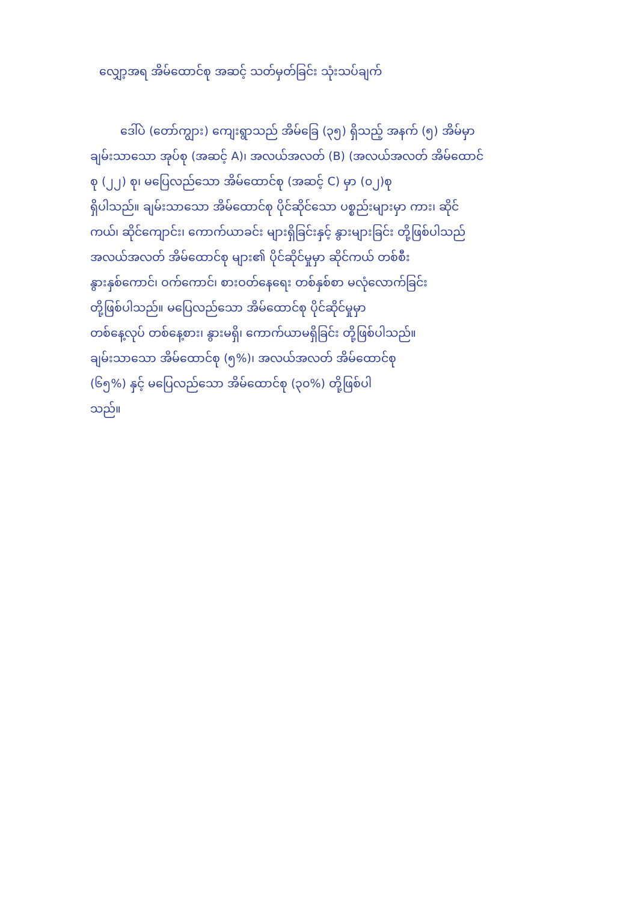လျှော့အရ အိမ်ထောင်စု အဆင့် သတ်မှတ်ခြင်း သုံးသပ်ချက်
ဒေါ်ပဲ (တော်ကျွား) ကျေးရွာသည် အိမ်ခြေ (၃၅) ရှိသည့် အနက် (၅) အိမ်မှာ
ချမ်းသာသော အုပ်စု (အဆင့် A)၊ အလယ်အလတ် (B) (အလယ်အလတ် အိမ်ထောင်
စု (၂၂) စု၊ မပြေလည်သော အိမ်ထောင်စု (အဆင့် C) မှာ (၀၂)စု
ရှိပါသည်။ ချမ်းသာသော အိမ်ထောင်စု ပိုင်ဆိုင်သော ပစ္စည်းများမှာ ကား၊ ဆိုင်
ကယ်၊ ဆိုင်ကျောင်း၊ ကောက်ယာခင်း များရှိခြင်းနှင့် နွားများခြင်း တို့ဖြစ်ပါသည်
အလယ်အလတ် အိမ်ထောင်စု များ၏ ပိုင်ဆိုင်မှုမှာ ဆိုင်ကယ် တစ်စီး
နွားနှစ်ကောင်၊ ဝက်ကောင်၊ စားဝတ်နေရေး တစ်နှစ်စာ မလုံလောက်ခြင်း
တို့ဖြစ်ပါသည်။ မပြေလည်သော အိမ်ထောင်စု ပိုင်ဆိုင်မှုမှာ
တစ်နေ့လုပ် တစ်နေ့စား၊ နွားမရှိ၊ ကောက်ယာမရှိခြင်း တို့ဖြစ်ပါသည်။
ချမ်းသာသော အိမ်ထောင်စု (၅%)၊ အလယ်အလတ် အိမ်ထောင်စု
(၆၅%) နှင့် မပြေလည်သော အိမ်ထောင်စု (၃၀%) တို့ဖြစ်ပါ
သည်။